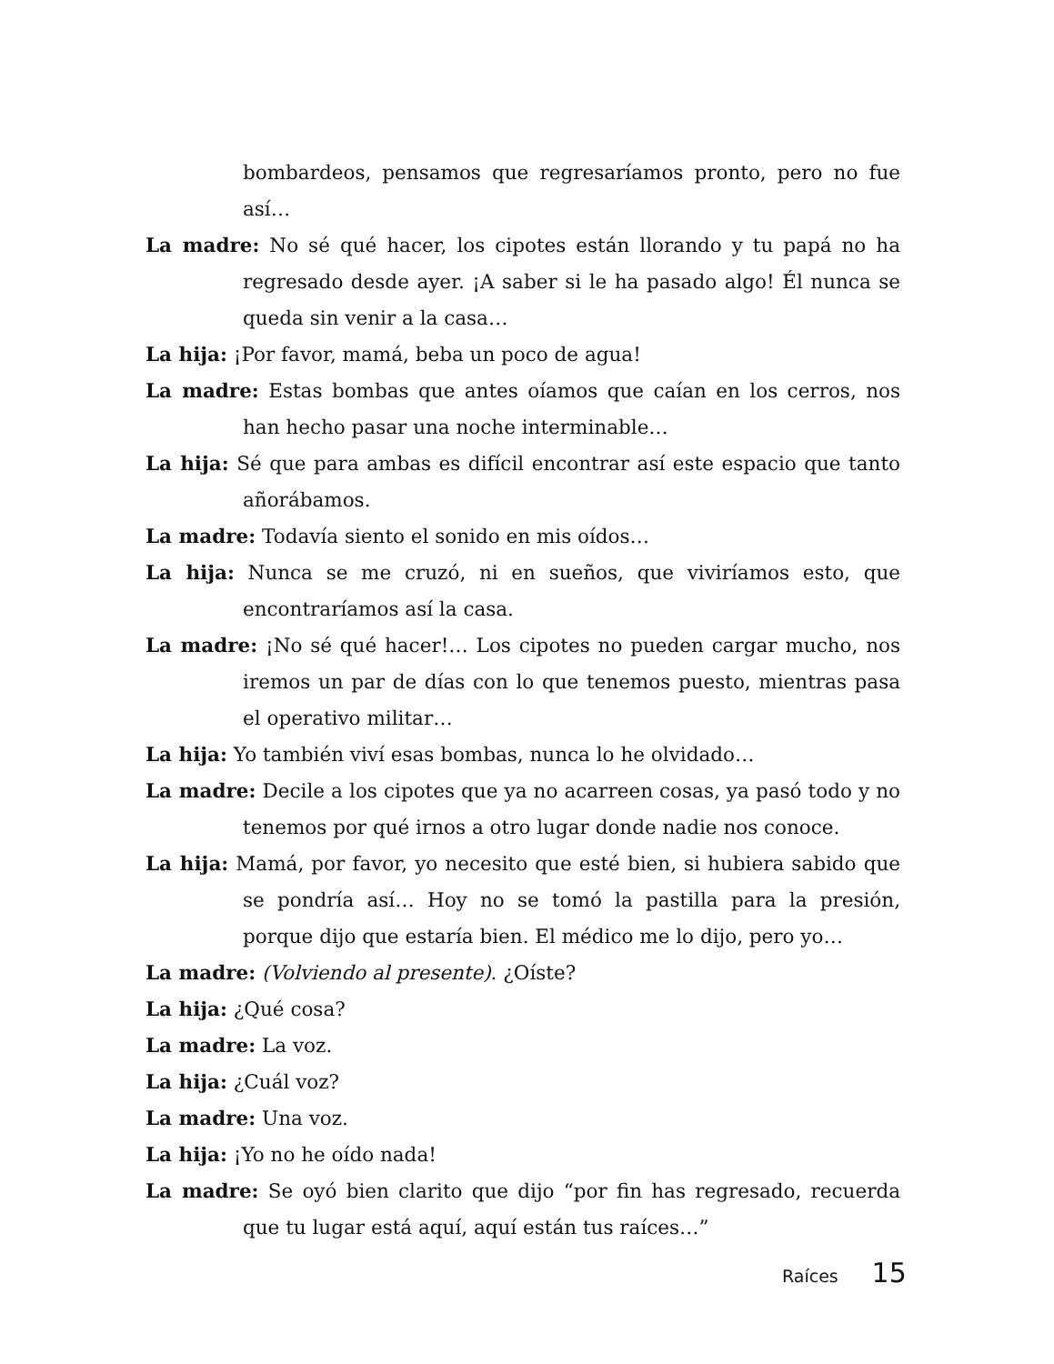bombardeos, pensamos que regresaríamos pronto, pero no fue así…
La madre: No sé qué hacer, los cipotes están llorando y tu papá no ha regresado desde ayer. ¡A saber si le ha pasado algo! Él nunca se queda sin venir a la casa…
La hija: ¡Por favor, mamá, beba un poco de agua!
La madre: Estas bombas que antes oíamos que caían en los cerros, nos han hecho pasar una noche interminable…
La hija: Sé que para ambas es difícil encontrar así este espacio que tanto añorábamos.
La madre: Todavía siento el sonido en mis oídos…
La hija: Nunca se me cruzó, ni en sueños, que viviríamos esto, que encontraríamos así la casa.
La madre: ¡No sé qué hacer!… Los cipotes no pueden cargar mucho, nos iremos un par de días con lo que tenemos puesto, mientras pasa el operativo militar…
La hija: Yo también viví esas bombas, nunca lo he olvidado…
La madre: Decile a los cipotes que ya no acarreen cosas, ya pasó todo y no tenemos por qué irnos a otro lugar donde nadie nos conoce.
La hija: Mamá, por favor, yo necesito que esté bien, si hubiera sabido que se pondría así… Hoy no se tomó la pastilla para la presión, porque dijo que estaría bien. El médico me lo dijo, pero yo…
La madre: (Volviendo al presente). ¿Oíste?
La hija: ¿Qué cosa?
La madre: La voz.
La hija: ¿Cuál voz?
La madre: Una voz.
La hija: ¡Yo no he oído nada!
La madre: Se oyó bien clarito que dijo “por fin has regresado, recuerda que tu lugar está aquí, aquí están tus raíces…”
Raíces 15